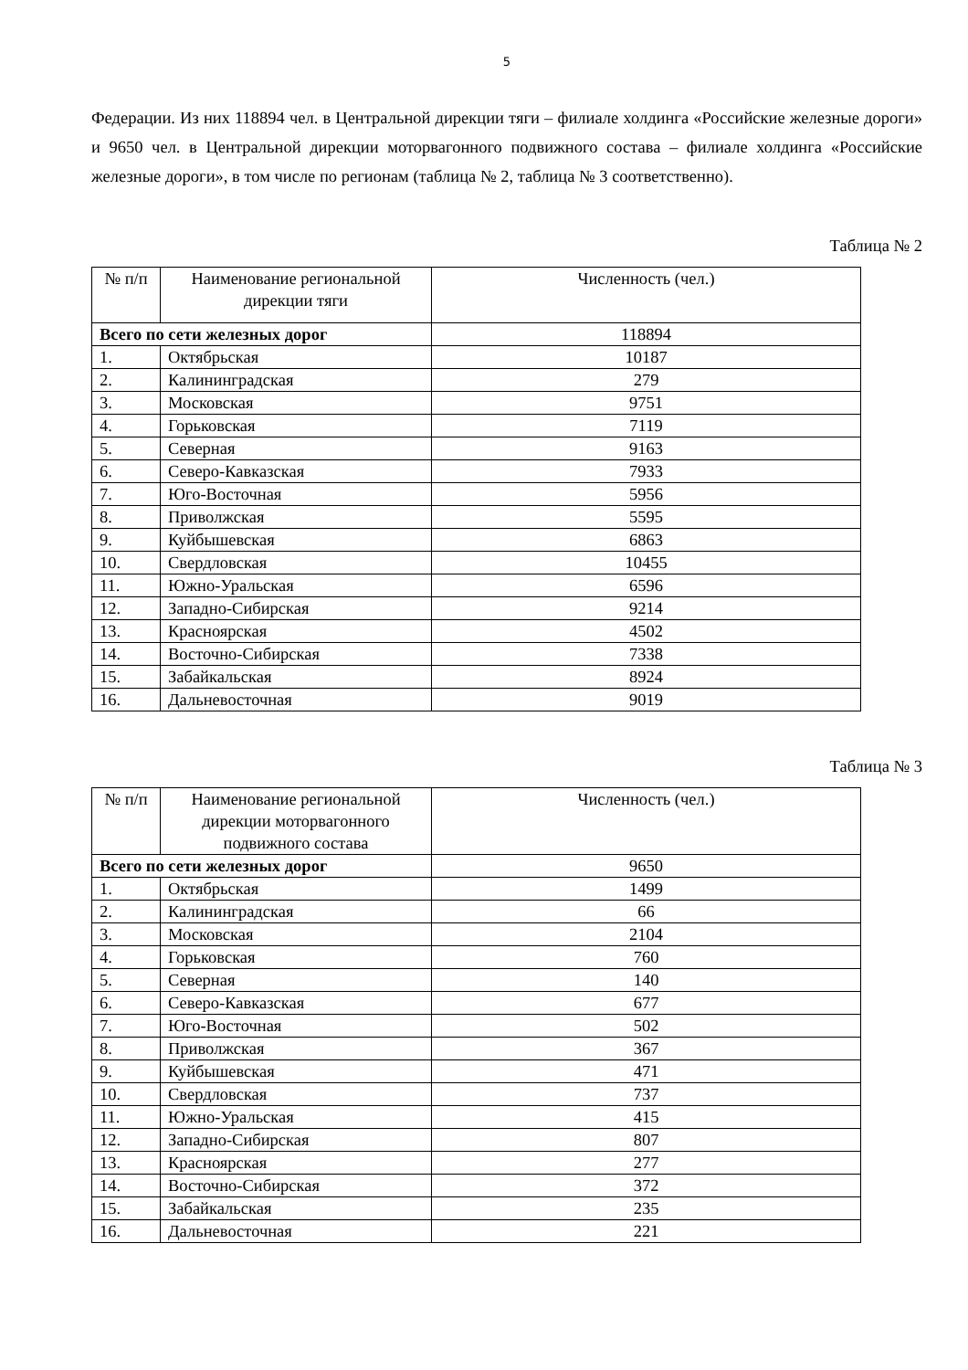5
Федерации. Из них 118894 чел. в Центральной дирекции тяги – филиале холдинга «Российские железные дороги» и 9650 чел. в Центральной дирекции моторвагонного подвижного состава – филиале холдинга «Российские железные дороги», в том числе по регионам (таблица № 2, таблица № 3 соответственно).
Таблица № 2
| № п/п | Наименование региональной дирекции тяги | Численность (чел.) |
| --- | --- | --- |
| Всего по сети железных дорог | | 118894 |
| 1. | Октябрьская | 10187 |
| 2. | Калининградская | 279 |
| 3. | Московская | 9751 |
| 4. | Горьковская | 7119 |
| 5. | Северная | 9163 |
| 6. | Северо-Кавказская | 7933 |
| 7. | Юго-Восточная | 5956 |
| 8. | Приволжская | 5595 |
| 9. | Куйбышевская | 6863 |
| 10. | Свердловская | 10455 |
| 11. | Южно-Уральская | 6596 |
| 12. | Западно-Сибирская | 9214 |
| 13. | Красноярская | 4502 |
| 14. | Восточно-Сибирская | 7338 |
| 15. | Забайкальская | 8924 |
| 16. | Дальневосточная | 9019 |
Таблица № 3
| № п/п | Наименование региональной дирекции моторвагонного подвижного состава | Численность (чел.) |
| --- | --- | --- |
| Всего по сети железных дорог | | 9650 |
| 1. | Октябрьская | 1499 |
| 2. | Калининградская | 66 |
| 3. | Московская | 2104 |
| 4. | Горьковская | 760 |
| 5. | Северная | 140 |
| 6. | Северо-Кавказская | 677 |
| 7. | Юго-Восточная | 502 |
| 8. | Приволжская | 367 |
| 9. | Куйбышевская | 471 |
| 10. | Свердловская | 737 |
| 11. | Южно-Уральская | 415 |
| 12. | Западно-Сибирская | 807 |
| 13. | Красноярская | 277 |
| 14. | Восточно-Сибирская | 372 |
| 15. | Забайкальская | 235 |
| 16. | Дальневосточная | 221 |